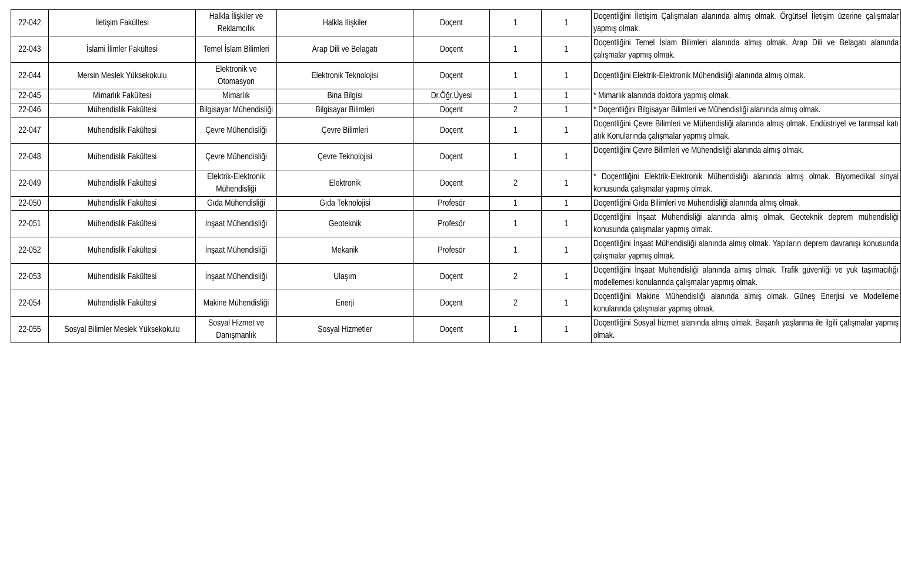| 22-042 | İletişim Fakültesi | Halkla İlişkiler ve Reklamcılık | Halkla İlişkiler | Doçent | 1 | 1 | Doçentliğini İletişim Çalışmaları alanında almış olmak. Örgütsel İletişim üzerine çalışmalar yapmış olmak. |
| 22-043 | İslami İlimler Fakültesi | Temel İslam Bilimleri | Arap Dili ve Belagatı | Doçent | 1 | 1 | Doçentliğini Temel İslam Bilimleri alanında almış olmak. Arap Dili ve Belagatı alanında çalışmalar yapmış olmak. |
| 22-044 | Mersin Meslek Yüksekokulu | Elektronik ve Otomasyon | Elektronik Teknolojisi | Doçent | 1 | 1 | Doçentliğini Elektrik-Elektronik Mühendisliği alanında almış olmak. |
| 22-045 | Mimarlık Fakültesi | Mimarlık | Bina Bilgisi | Dr.Öğr.Üyesi | 1 | 1 | * Mimarlık alanında doktora yapmış olmak. |
| 22-046 | Mühendislik Fakültesi | Bilgisayar Mühendisliği | Bilgisayar Bilimleri | Doçent | 2 | 1 | * Doçentliğini Bilgisayar Bilimleri ve Mühendisliği alanında almış olmak. |
| 22-047 | Mühendislik Fakültesi | Çevre Mühendisliği | Çevre Bilimleri | Doçent | 1 | 1 | Doçentliğini Çevre Bilimleri ve Mühendisliği alanında almış olmak. Endüstriyel ve tarımsal katı atık Konularında çalışmalar yapmış olmak. |
| 22-048 | Mühendislik Fakültesi | Çevre Mühendisliği | Çevre Teknolojisi | Doçent | 1 | 1 | Doçentliğini Çevre Bilimleri ve Mühendisliği alanında almış olmak. |
| 22-049 | Mühendislik Fakültesi | Elektrik-Elektronik Mühendisliği | Elektronik | Doçent | 2 | 1 | * Doçentliğini Elektrik-Elektronik Mühendisliği alanında almış olmak. Biyomedikal sinyal konusunda çalışmalar yapmış olmak. |
| 22-050 | Mühendislik Fakültesi | Gıda Mühendisliği | Gıda Teknolojisi | Profesör | 1 | 1 | Doçentliğini Gıda Bilimleri ve Mühendisliği alanında almış olmak. |
| 22-051 | Mühendislik Fakültesi | İnşaat Mühendisliği | Geoteknik | Profesör | 1 | 1 | Doçentliğini İnşaat Mühendisliği alanında almış olmak. Geoteknik deprem mühendisliği konusunda çalışmalar yapmış olmak. |
| 22-052 | Mühendislik Fakültesi | İnşaat Mühendisliği | Mekanik | Profesör | 1 | 1 | Doçentliğini İnşaat Mühendisliği alanında almış olmak. Yapıların deprem davranışı konusunda çalışmalar yapmış olmak. |
| 22-053 | Mühendislik Fakültesi | İnşaat Mühendisliği | Ulaşım | Doçent | 2 | 1 | Doçentliğini İnşaat Mühendisliği alanında almış olmak. Trafik güvenliği ve yük taşımacılığı modellemesi konularında çalışmalar yapmış olmak. |
| 22-054 | Mühendislik Fakültesi | Makine Mühendisliği | Enerji | Doçent | 2 | 1 | Doçentliğini Makine Mühendisliği alanında almış olmak. Güneş Enerjisi ve Modelleme konularında çalışmalar yapmış olmak. |
| 22-055 | Sosyal Bilimler Meslek Yüksekokulu | Sosyal Hizmet ve Danışmanlık | Sosyal Hizmetler | Doçent | 1 | 1 | Doçentliğini Sosyal hizmet alanında almış olmak. Başarılı yaşlanma ile ilgili çalışmalar yapmış olmak. |